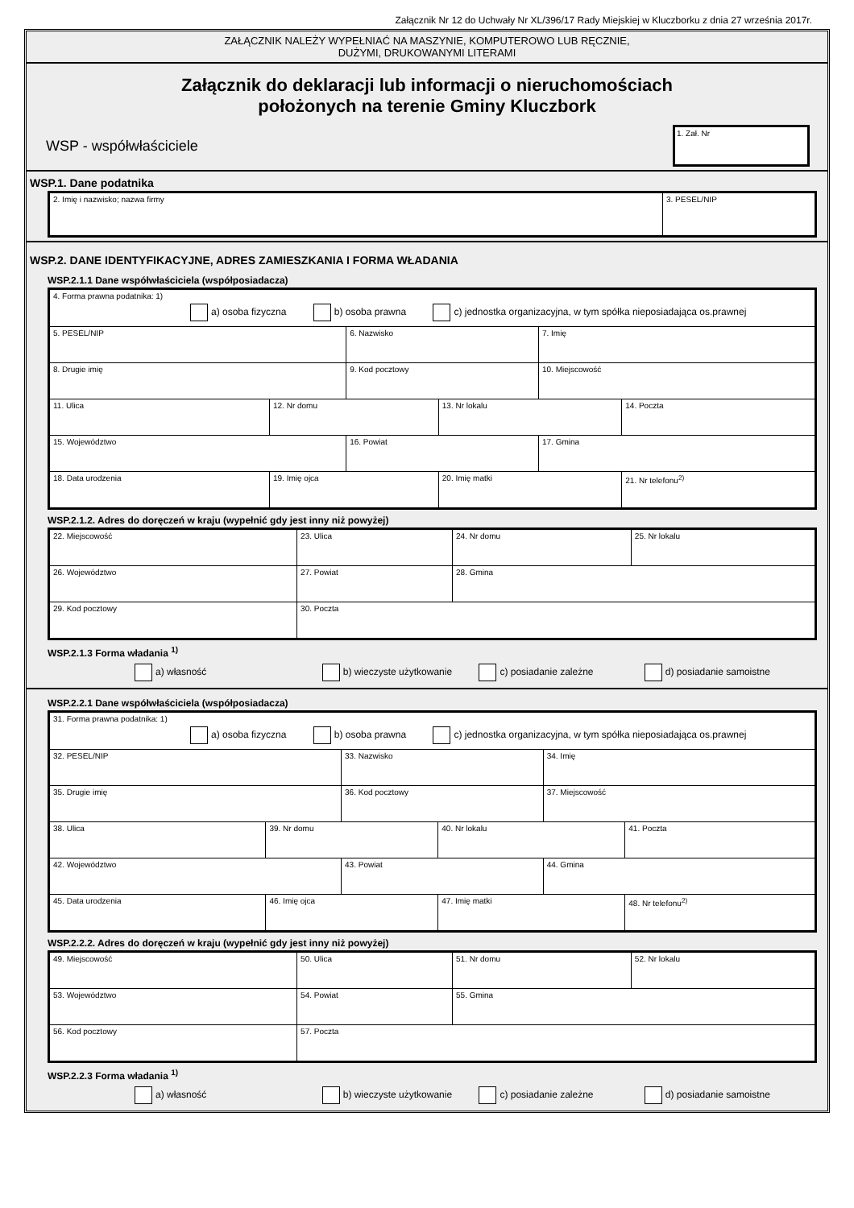Załącznik Nr 12 do Uchwały Nr XL/396/17 Rady Miejskiej w Kluczborku z dnia 27 września 2017r.
ZAŁĄCZNIK NALEŻY WYPEŁNIAĆ NA MASZYNIE, KOMPUTEROWO LUB RĘCZNIE,
DUŻYMI, DRUKOWANYMI LITERAMI
Załącznik do deklaracji lub informacji o nieruchomościach
położonych na terenie Gminy Kluczbork
WSP - współwłaściciele
1. Zał. Nr
WSP.1. Dane podatnika
| 2. Imię i nazwisko; nazwa firmy | 3. PESEL/NIP |
WSP.2. DANE IDENTYFIKACYJNE, ADRES ZAMIESZKANIA I FORMA WŁADANIA
WSP.2.1.1 Dane współwłaściciela (współposiadacza)
| 4. Forma prawna podatnika: 1) a) osoba fizyczna b) osoba prawna c) jednostka organizacyjna, w tym spółka nieposiadająca os.prawnej | | | | | |
| 5. PESEL/NIP | | 6. Nazwisko | | 7. Imię | |
| 8. Drugie imię | | 9. Kod pocztowy | | 10. Miejscowość | |
| 11. Ulica | 12. Nr domu | | 13. Nr lokalu | | 14. Poczta |
| 15. Województwo | | 16. Powiat | | 17. Gmina | |
| 18. Data urodzenia | 19. Imię ojca | | 20. Imię matki | | 21. Nr telefonu<sup>2)</sup> |
WSP.2.1.2. Adres do doręczeń w kraju (wypełnić gdy jest inny niż powyżej)
| 22. Miejscowość | 23. Ulica | 24. Nr domu | 25. Nr lokalu |
| 26. Województwo | 27. Powiat | 28. Gmina | |
| 29. Kod pocztowy | 30. Poczta | | |
WSP.2.1.3 Forma władania <sup>1)</sup>
a) własność b) wieczyste użytkowanie c) posiadanie zależne d) posiadanie samoistne
WSP.2.2.1 Dane współwłaściciela (współposiadacza)
| 31. Forma prawna podatnika: 1) a) osoba fizyczna b) osoba prawna c) jednostka organizacyjna, w tym spółka nieposiadająca os.prawnej | | | | | |
| 32. PESEL/NIP | | 33. Nazwisko | | 34. Imię | |
| 35. Drugie imię | | 36. Kod pocztowy | | 37. Miejscowość | |
| 38. Ulica | 39. Nr domu | | 40. Nr lokalu | | 41. Poczta |
| 42. Województwo | | 43. Powiat | | 44. Gmina | |
| 45. Data urodzenia | 46. Imię ojca | | 47. Imię matki | | 48. Nr telefonu<sup>2)</sup> |
WSP.2.2.2. Adres do doręczeń w kraju (wypełnić gdy jest inny niż powyżej)
| 49. Miejscowość | 50. Ulica | 51. Nr domu | 52. Nr lokalu |
| 53. Województwo | 54. Powiat | 55. Gmina | |
| 56. Kod pocztowy | 57. Poczta | | |
WSP.2.2.3 Forma władania <sup>1)</sup>
a) własność b) wieczyste użytkowanie c) posiadanie zależne d) posiadanie samoistne